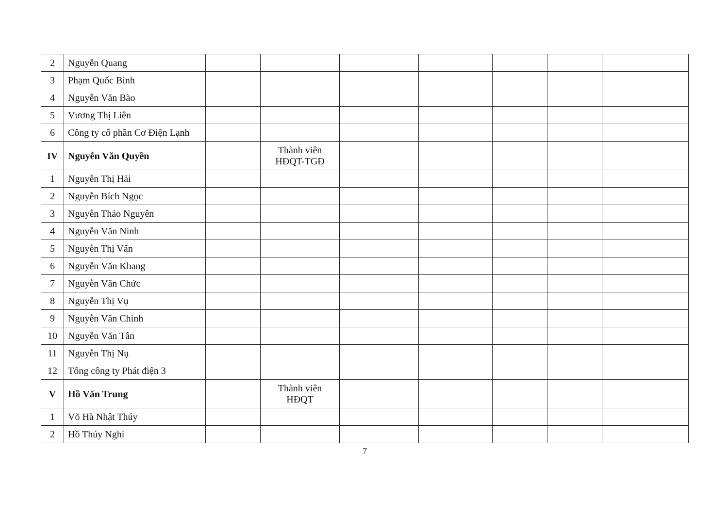| 2 | Nguyễn Quang | | | | | | | |
| 3 | Phạm Quốc Bình | | | | | | | |
| 4 | Nguyễn Văn Bào | | | | | | | |
| 5 | Vương Thị Liên | | | | | | | |
| 6 | Công ty cổ phần Cơ Điện Lạnh | | | | | | | |
| IV | Nguyễn Văn Quyền | | Thành viên HĐQT-TGĐ | | | | | |
| 1 | Nguyễn Thị Hải | | | | | | | |
| 2 | Nguyễn Bích Ngọc | | | | | | | |
| 3 | Nguyễn Thảo Nguyên | | | | | | | |
| 4 | Nguyễn Văn Ninh | | | | | | | |
| 5 | Nguyễn Thị Vấn | | | | | | | |
| 6 | Nguyễn Văn Khang | | | | | | | |
| 7 | Nguyễn Văn Chức | | | | | | | |
| 8 | Nguyễn Thị Vụ | | | | | | | |
| 9 | Nguyễn Văn Chính | | | | | | | |
| 10 | Nguyễn Văn Tân | | | | | | | |
| 11 | Nguyễn Thị Nụ | | | | | | | |
| 12 | Tổng công ty Phát điện 3 | | | | | | | |
| V | Hồ Văn Trung | | Thành viên HĐQT | | | | | |
| 1 | Võ Hà Nhật Thúy | | | | | | | |
| 2 | Hồ Thúy Nghi | | | | | | | |
7